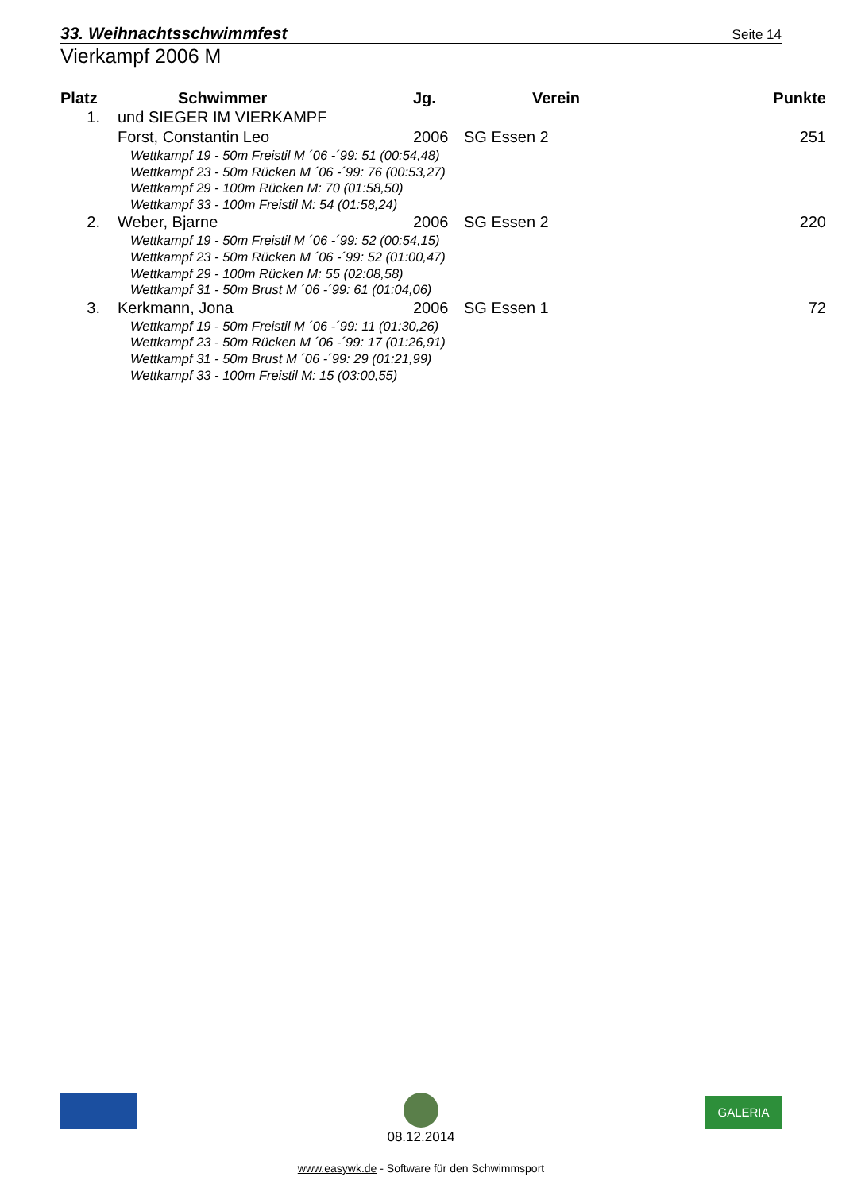33. Weihnachtsschwimmfest Seite 14
Vierkampf 2006 M
| Platz | Schwimmer | Jg. | Verein | Punkte |
| --- | --- | --- | --- | --- |
| 1. | und SIEGER IM VIERKAMPF | | | |
| | Forst, Constantin Leo | 2006 | SG Essen 2 | 251 |
| | Wettkampf 19 - 50m Freistil M ´06 -´99: 51 (00:54,48) | | | |
| | Wettkampf 23 - 50m Rücken M ´06 -´99: 76 (00:53,27) | | | |
| | Wettkampf 29 - 100m Rücken M: 70 (01:58,50) | | | |
| | Wettkampf 33 - 100m Freistil M: 54 (01:58,24) | | | |
| 2. | Weber, Bjarne | 2006 | SG Essen 2 | 220 |
| | Wettkampf 19 - 50m Freistil M ´06 -´99: 52 (00:54,15) | | | |
| | Wettkampf 23 - 50m Rücken M ´06 -´99: 52 (01:00,47) | | | |
| | Wettkampf 29 - 100m Rücken M: 55 (02:08,58) | | | |
| | Wettkampf 31 - 50m Brust M ´06 -´99: 61 (01:04,06) | | | |
| 3. | Kerkmann, Jona | 2006 | SG Essen 1 | 72 |
| | Wettkampf 19 - 50m Freistil M ´06 -´99: 11 (01:30,26) | | | |
| | Wettkampf 23 - 50m Rücken M ´06 -´99: 17 (01:26,91) | | | |
| | Wettkampf 31 - 50m Brust M ´06 -´99: 29 (01:21,99) | | | |
| | Wettkampf 33 - 100m Freistil M: 15 (03:00,55) | | | |
08.12.2014
GALERIA
www.easywk.de - Software für den Schwimmsport